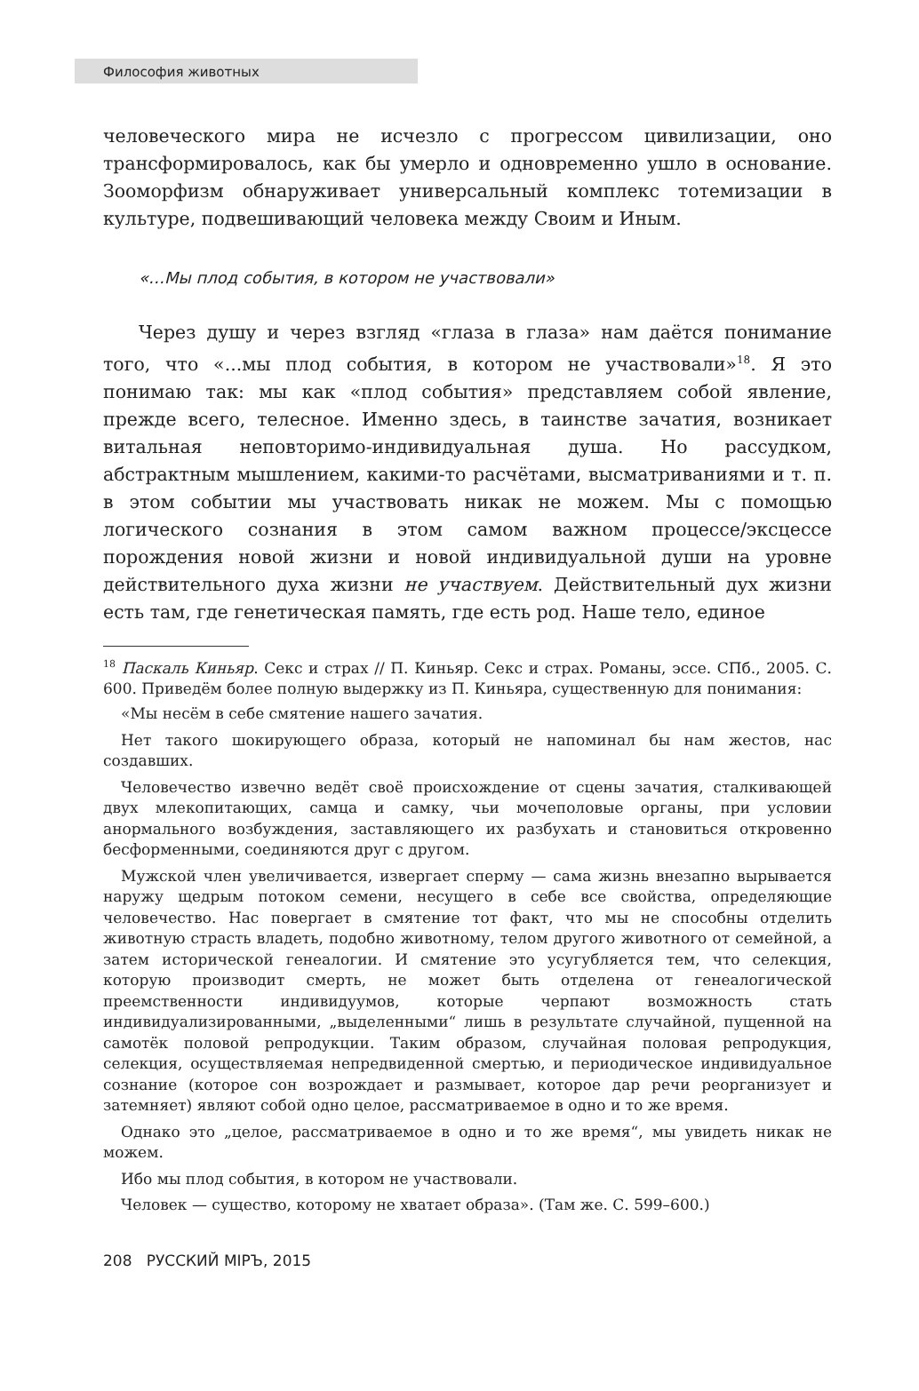Философия животных
человеческого мира не исчезло с прогрессом цивилизации, оно трансформировалось, как бы умерло и одновременно ушло в основание. Зооморфизм обнаруживает универсальный комплекс тотемизации в культуре, подвешивающий человека между Своим и Иным.
«…Мы плод события, в котором не участвовали»
Через душу и через взгляд «глаза в глаза» нам даётся понимание того, что «...мы плод события, в котором не участвовали»<sup>18</sup>. Я это понимаю так: мы как «плод события» представляем собой явление, прежде всего, телесное. Именно здесь, в таинстве зачатия, возникает витальная неповторимо-индивидуальная душа. Но рассудком, абстрактным мышлением, какими-то расчётами, высматриваниями и т. п. в этом событии мы участвовать никак не можем. Мы с помощью логического сознания в этом самом важном процессе/эксцессе порождения новой жизни и новой индивидуальной души на уровне действительного духа жизни не участвуем. Действительный дух жизни есть там, где генетическая память, где есть род. Наше тело, единое
<sup>18</sup> Паскаль Киньяр. Секс и страх // П. Киньяр. Секс и страх. Романы, эссе. СПб., 2005. С. 600. Приведём более полную выдержку из П. Киньяра, существенную для понимания:
«Мы несём в себе смятение нашего зачатия.
Нет такого шокирующего образа, который не напоминал бы нам жестов, нас создавших.
Человечество извечно ведёт своё происхождение от сцены зачатия, сталкивающей двух млекопитающих, самца и самку, чьи мочеполовые органы, при условии анормального возбуждения, заставляющего их разбухать и становиться откровенно бесформенными, соединяются друг с другом.
Мужской член увеличивается, извергает сперму — сама жизнь внезапно вырывается наружу щедрым потоком семени, несущего в себе все свойства, определяющие человечество. Нас повергает в смятение тот факт, что мы не способны отделить животную страсть владеть, подобно животному, телом другого животного от семейной, а затем исторической генеалогии. И смятение это усугубляется тем, что селекция, которую производит смерть, не может быть отделена от генеалогической преемственности индивидуумов, которые черпают возможность стать индивидуализированными, „выделенными“ лишь в результате случайной, пущенной на самотёк половой репродукции. Таким образом, случайная половая репродукция, селекция, осуществляемая непредвиденной смертью, и периодическое индивидуальное сознание (которое сон возрождает и размывает, которое дар речи реорганизует и затемняет) являют собой одно целое, рассматриваемое в одно и то же время.
Однако это „целое, рассматриваемое в одно и то же время“, мы увидеть никак не можем.
Ибо мы плод события, в котором не участвовали.
Человек — существо, которому не хватает образа». (Там же. С. 599–600.)
208 РУССКИЙ МІРЪ, 2015